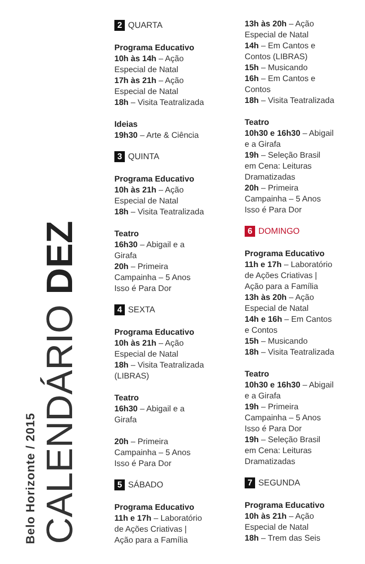Belo Horizonte / 2015
CALENDÁRIO DEZ
2 QUARTA
Programa Educativo
10h às 14h – Ação
Especial de Natal
17h às 21h – Ação
Especial de Natal
18h – Visita Teatralizada
Ideias
19h30 – Arte & Ciência
3 QUINTA
Programa Educativo
10h às 21h – Ação
Especial de Natal
18h – Visita Teatralizada
Teatro
16h30 – Abigail e a
Girafa
20h – Primeira
Campainha – 5 Anos
Isso é Para Dor
4 SEXTA
Programa Educativo
10h às 21h – Ação
Especial de Natal
18h – Visita Teatralizada
(LIBRAS)
Teatro
16h30 – Abigail e a
Girafa
20h – Primeira
Campainha – 5 Anos
Isso é Para Dor
5 SÁBADO
Programa Educativo
11h e 17h – Laboratório
de Ações Criativas |
Ação para a Família
13h às 20h – Ação
Especial de Natal
14h – Em Cantos e
Contos (LIBRAS)
15h – Musicando
16h – Em Cantos e
Contos
18h – Visita Teatralizada
Teatro
10h30 e 16h30 – Abigail
e a Girafa
19h – Seleção Brasil
em Cena: Leituras
Dramatizadas
20h – Primeira
Campainha – 5 Anos
Isso é Para Dor
6 DOMINGO
Programa Educativo
11h e 17h – Laboratório
de Ações Criativas |
Ação para a Família
13h às 20h – Ação
Especial de Natal
14h e 16h – Em Cantos
e Contos
15h – Musicando
18h – Visita Teatralizada
Teatro
10h30 e 16h30 – Abigail
e a Girafa
19h – Primeira
Campainha – 5 Anos
Isso é Para Dor
19h – Seleção Brasil
em Cena: Leituras
Dramatizadas
7 SEGUNDA
Programa Educativo
10h às 21h – Ação
Especial de Natal
18h – Trem das Seis